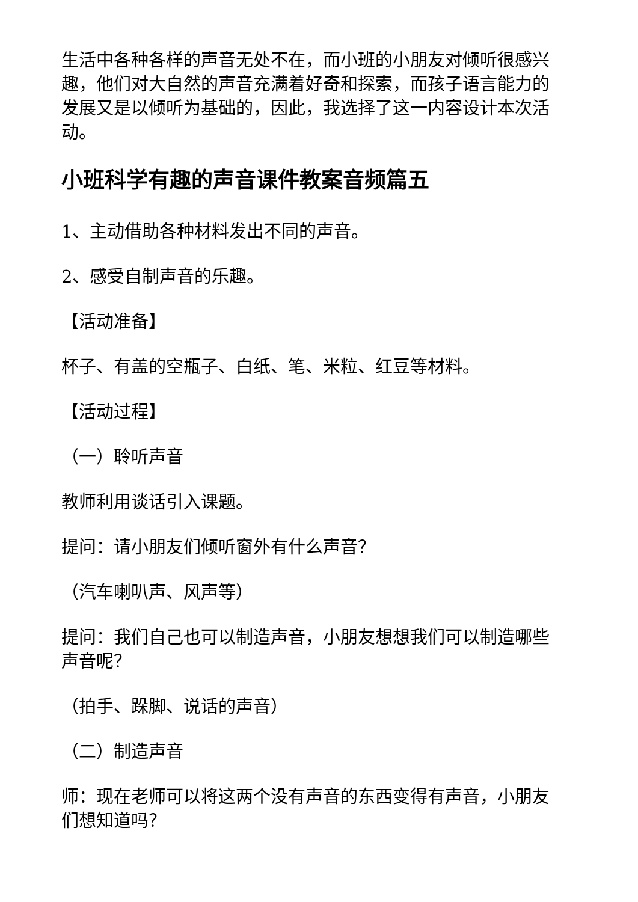生活中各种各样的声音无处不在，而小班的小朋友对倾听很感兴趣，他们对大自然的声音充满着好奇和探索，而孩子语言能力的发展又是以倾听为基础的，因此，我选择了这一内容设计本次活动。
小班科学有趣的声音课件教案音频篇五
1、主动借助各种材料发出不同的声音。
2、感受自制声音的乐趣。
【活动准备】
杯子、有盖的空瓶子、白纸、笔、米粒、红豆等材料。
【活动过程】
（一）聆听声音
教师利用谈话引入课题。
提问：请小朋友们倾听窗外有什么声音？
（汽车喇叭声、风声等）
提问：我们自己也可以制造声音，小朋友想想我们可以制造哪些声音呢？
（拍手、跺脚、说话的声音）
（二）制造声音
师：现在老师可以将这两个没有声音的东西变得有声音，小朋友们想知道吗？